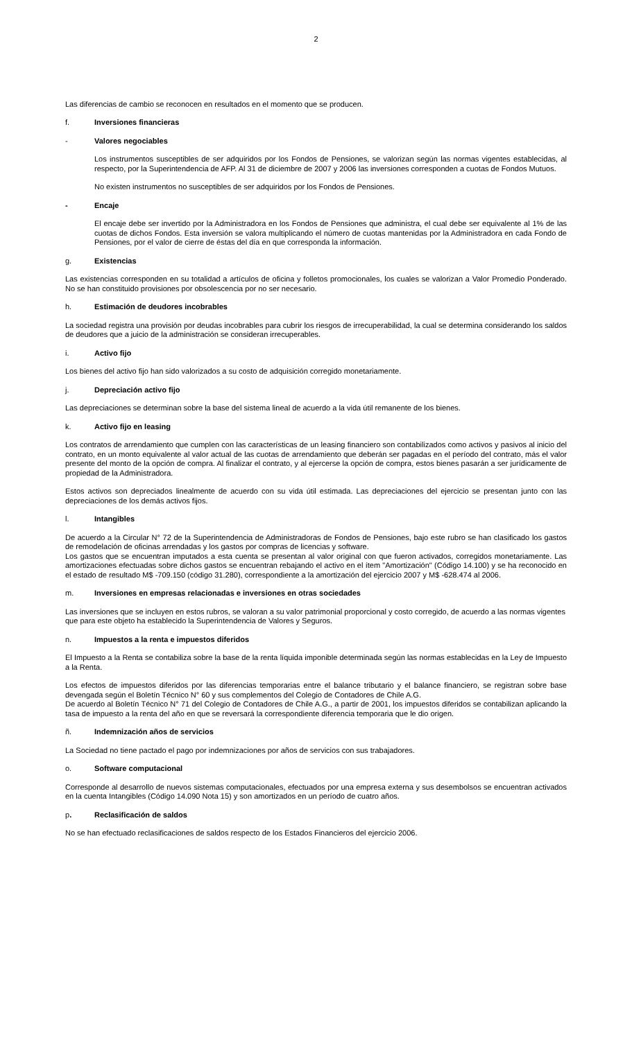2
Las diferencias de cambio se reconocen en resultados en el momento que se producen.
f. Inversiones financieras
- Valores negociables
Los instrumentos susceptibles de ser adquiridos por los Fondos de Pensiones, se valorizan según las normas vigentes establecidas, al respecto, por la Superintendencia de AFP. Al 31 de diciembre de 2007 y 2006 las inversiones corresponden a cuotas de Fondos Mutuos.
No existen instrumentos no susceptibles de ser adquiridos por los Fondos de Pensiones.
- Encaje
El encaje debe ser invertido por la Administradora en los Fondos de Pensiones que administra, el cual debe ser equivalente al 1% de las cuotas de dichos Fondos. Esta inversión se valora multiplicando el número de cuotas mantenidas por la Administradora en cada Fondo de Pensiones, por el valor de cierre de éstas del día en que corresponda la información.
g. Existencias
Las existencias corresponden en su totalidad a artículos de oficina y folletos promocionales, los cuales se valorizan a Valor Promedio Ponderado. No se han constituido provisiones por obsolescencia por no ser necesario.
h. Estimación de deudores incobrables
La sociedad registra una provisión por deudas incobrables para cubrir los riesgos de irrecuperabilidad, la cual se determina considerando los saldos de deudores que a juicio de la administración se consideran irrecuperables.
i. Activo fijo
Los bienes del activo fijo han sido valorizados a su costo de adquisición corregido monetariamente.
j. Depreciación activo fijo
Las depreciaciones se determinan sobre la base del sistema lineal de acuerdo a la vida útil remanente de los bienes.
k. Activo fijo en leasing
Los contratos de arrendamiento que cumplen con las características de un leasing financiero son contabilizados como activos y pasivos al inicio del contrato, en un monto equivalente al valor actual de las cuotas de arrendamiento que deberán ser pagadas en el período del contrato, más el valor presente del monto de la opción de compra. Al finalizar el contrato, y al ejercerse la opción de compra, estos bienes pasarán a ser jurídicamente de propiedad de la Administradora.
Estos activos son depreciados linealmente de acuerdo con su vida útil estimada. Las depreciaciones del ejercicio se presentan junto con las depreciaciones de los demás activos fijos.
l. Intangibles
De acuerdo a la Circular N° 72 de la Superintendencia de Administradoras de Fondos de Pensiones, bajo este rubro se han clasificado los gastos de remodelación de oficinas arrendadas y los gastos por compras de licencias y software.
Los gastos que se encuentran imputados a esta cuenta se presentan al valor original con que fueron activados, corregidos monetariamente. Las amortizaciones efectuadas sobre dichos gastos se encuentran rebajando el activo en el ítem "Amortización" (Código 14.100) y se ha reconocido en el estado de resultado M$ -709.150 (código 31.280), correspondiente a la amortización del ejercicio 2007 y M$ -628.474 al 2006.
m. Inversiones en empresas relacionadas e inversiones en otras sociedades
Las inversiones que se incluyen en estos rubros, se valoran a su valor patrimonial proporcional y costo corregido, de acuerdo a las normas vigentes que para este objeto ha establecido la Superintendencia de Valores y Seguros.
n. Impuestos a la renta e impuestos diferidos
El Impuesto a la Renta se contabiliza sobre la base de la renta líquida imponible determinada según las normas establecidas en la Ley de Impuesto a la Renta.
Los efectos de impuestos diferidos por las diferencias temporarias entre el balance tributario y el balance financiero, se registran sobre base devengada según el Boletín Técnico N° 60 y sus complementos del Colegio de Contadores de Chile A.G.
De acuerdo al Boletín Técnico N° 71 del Colegio de Contadores de Chile A.G., a partir de 2001, los impuestos diferidos se contabilizan aplicando la tasa de impuesto a la renta del año en que se reversará la correspondiente diferencia temporaria que le dio origen.
ñ. Indemnización años de servicios
La Sociedad no tiene pactado el pago por indemnizaciones por años de servicios con sus trabajadores.
o. Software computacional
Corresponde al desarrollo de nuevos sistemas computacionales, efectuados por una empresa externa y sus desembolsos se encuentran activados en la cuenta Intangibles (Código 14.090 Nota 15) y son amortizados en un período de cuatro años.
p. Reclasificación de saldos
No se han efectuado reclasificaciones de saldos respecto de los Estados Financieros del ejercicio 2006.